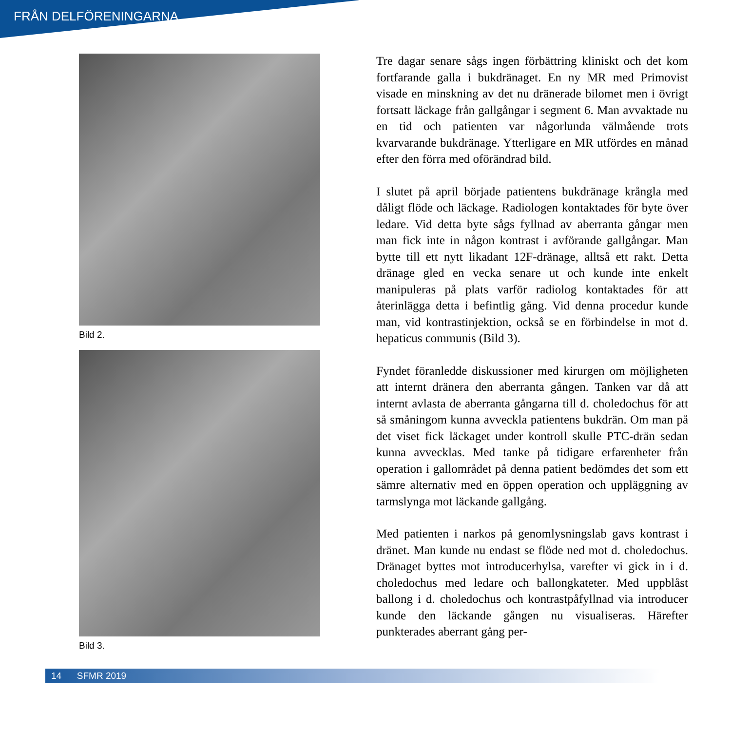FRÅN DELFÖRENINGARNA
Bild 2.
Bild 3.
Tre dagar senare sågs ingen förbättring kliniskt och det kom fortfarande galla i bukdränaget. En ny MR med Primovist visade en minskning av det nu dränerade bilomet men i övrigt fortsatt läckage från gallgångar i segment 6. Man avvaktade nu en tid och patienten var någorlunda välmående trots kvarvarande bukdränage. Ytterligare en MR utfördes en månad efter den förra med oförändrad bild.
I slutet på april började patientens bukdränage krångla med dåligt flöde och läckage. Radiologen kontaktades för byte över ledare. Vid detta byte sågs fyllnad av aberranta gångar men man fick inte in någon kontrast i avförande gallgångar. Man bytte till ett nytt likadant 12F-dränage, alltså ett rakt. Detta dränage gled en vecka senare ut och kunde inte enkelt manipuleras på plats varför radiolog kontaktades för att återinlägga detta i befintlig gång. Vid denna procedur kunde man, vid kontrastinjektion, också se en förbindelse in mot d. hepaticus communis (Bild 3).
Fyndet föranledde diskussioner med kirurgen om möjligheten att internt dränera den aberranta gången. Tanken var då att internt avlasta de aberranta gångarna till d. choledochus för att så småningom kunna avveckla patientens bukdrän. Om man på det viset fick läckaget under kontroll skulle PTC-drän sedan kunna avvecklas. Med tanke på tidigare erfarenheter från operation i gallområdet på denna patient bedömdes det som ett sämre alternativ med en öppen operation och uppläggning av tarmslynga mot läckande gallgång.
Med patienten i narkos på genomlysningslab gavs kontrast i dränet. Man kunde nu endast se flöde ned mot d. choledochus. Dränaget byttes mot introducerhylsa, varefter vi gick in i d. choledochus med ledare och ballongkateter. Med uppblåst ballong i d. choledochus och kontrastpåfyllnad via introducer kunde den läckande gången nu visualiseras. Härefter punkterades aberrant gång per-
14 SFMR 2019